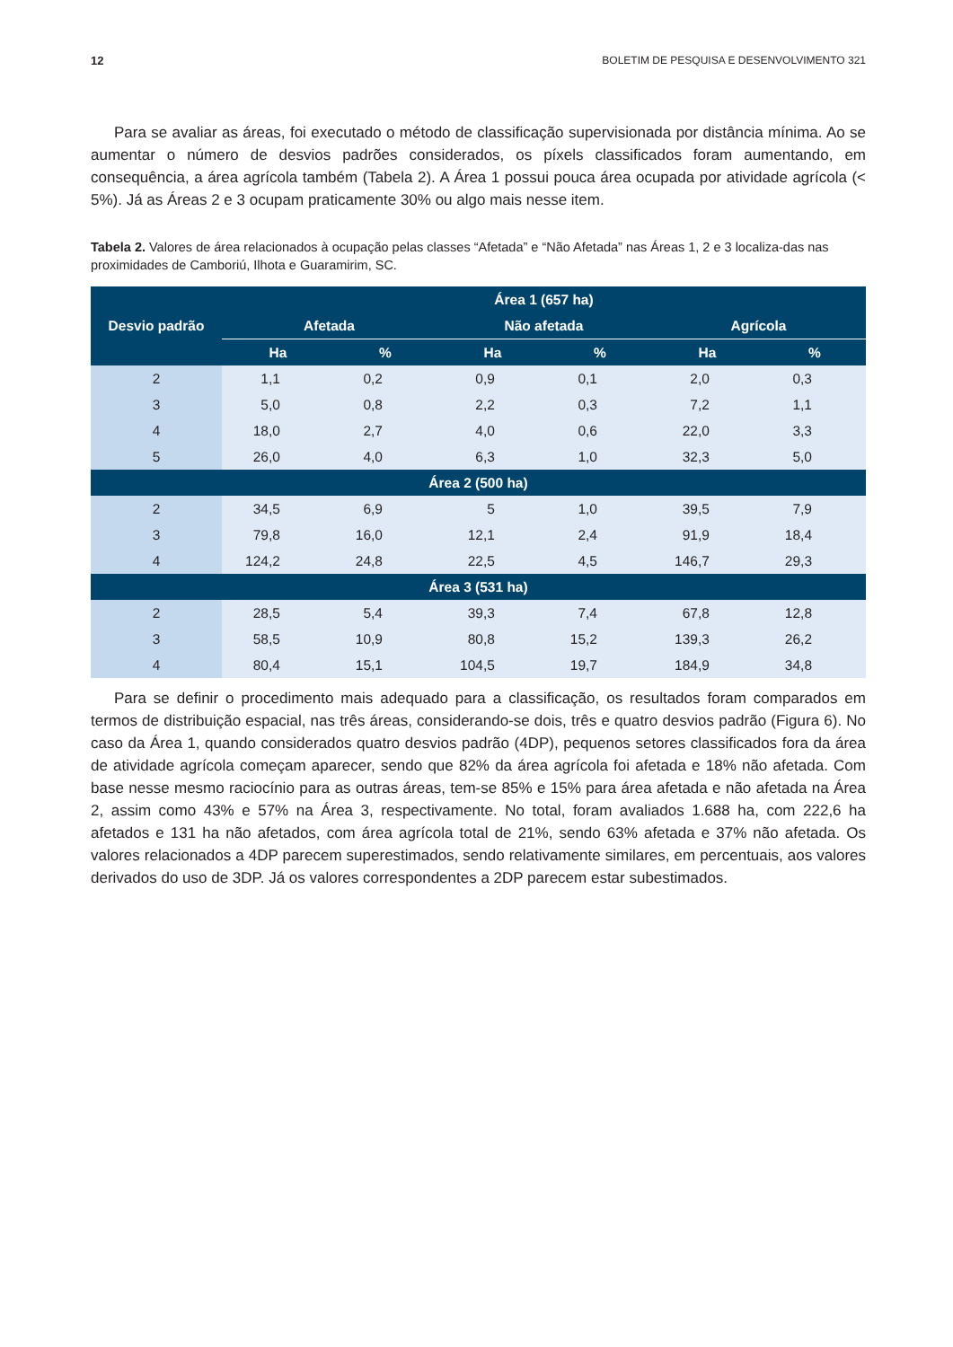12 BOLETIM DE PESQUISA E DESENVOLVIMENTO 321
Para se avaliar as áreas, foi executado o método de classificação supervisionada por distância mínima. Ao se aumentar o número de desvios padrões considerados, os píxels classificados foram aumentando, em consequência, a área agrícola também (Tabela 2). A Área 1 possui pouca área ocupada por atividade agrícola (< 5%). Já as Áreas 2 e 3 ocupam praticamente 30% ou algo mais nesse item.
Tabela 2. Valores de área relacionados à ocupação pelas classes “Afetada” e “Não Afetada” nas Áreas 1, 2 e 3 localiza-das nas proximidades de Camboriú, Ilhota e Guaramirim, SC.
| Desvio padrão | Área 1 (657 ha) | | | | | |
| --- | --- | --- | --- | --- | --- | --- |
| | Afetada | | Não afetada | | Agrícola | |
| | Ha | % | Ha | % | Ha | % |
| 2 | 1,1 | 0,2 | 0,9 | 0,1 | 2,0 | 0,3 |
| 3 | 5,0 | 0,8 | 2,2 | 0,3 | 7,2 | 1,1 |
| 4 | 18,0 | 2,7 | 4,0 | 0,6 | 22,0 | 3,3 |
| 5 | 26,0 | 4,0 | 6,3 | 1,0 | 32,3 | 5,0 |
| Área 2 (500 ha) | | | | | | |
| 2 | 34,5 | 6,9 | 5 | 1,0 | 39,5 | 7,9 |
| 3 | 79,8 | 16,0 | 12,1 | 2,4 | 91,9 | 18,4 |
| 4 | 124,2 | 24,8 | 22,5 | 4,5 | 146,7 | 29,3 |
| Área 3 (531 ha) | | | | | | |
| 2 | 28,5 | 5,4 | 39,3 | 7,4 | 67,8 | 12,8 |
| 3 | 58,5 | 10,9 | 80,8 | 15,2 | 139,3 | 26,2 |
| 4 | 80,4 | 15,1 | 104,5 | 19,7 | 184,9 | 34,8 |
Para se definir o procedimento mais adequado para a classificação, os resultados foram comparados em termos de distribuição espacial, nas três áreas, considerando-se dois, três e quatro desvios padrão (Figura 6). No caso da Área 1, quando considerados quatro desvios padrão (4DP), pequenos setores classificados fora da área de atividade agrícola começam aparecer, sendo que 82% da área agrícola foi afetada e 18% não afetada. Com base nesse mesmo raciocínio para as outras áreas, tem-se 85% e 15% para área afetada e não afetada na Área 2, assim como 43% e 57% na Área 3, respectivamente. No total, foram avaliados 1.688 ha, com 222,6 ha afetados e 131 ha não afetados, com área agrícola total de 21%, sendo 63% afetada e 37% não afetada. Os valores relacionados a 4DP parecem superestimados, sendo relativamente similares, em percentuais, aos valores derivados do uso de 3DP. Já os valores correspondentes a 2DP parecem estar subestimados.